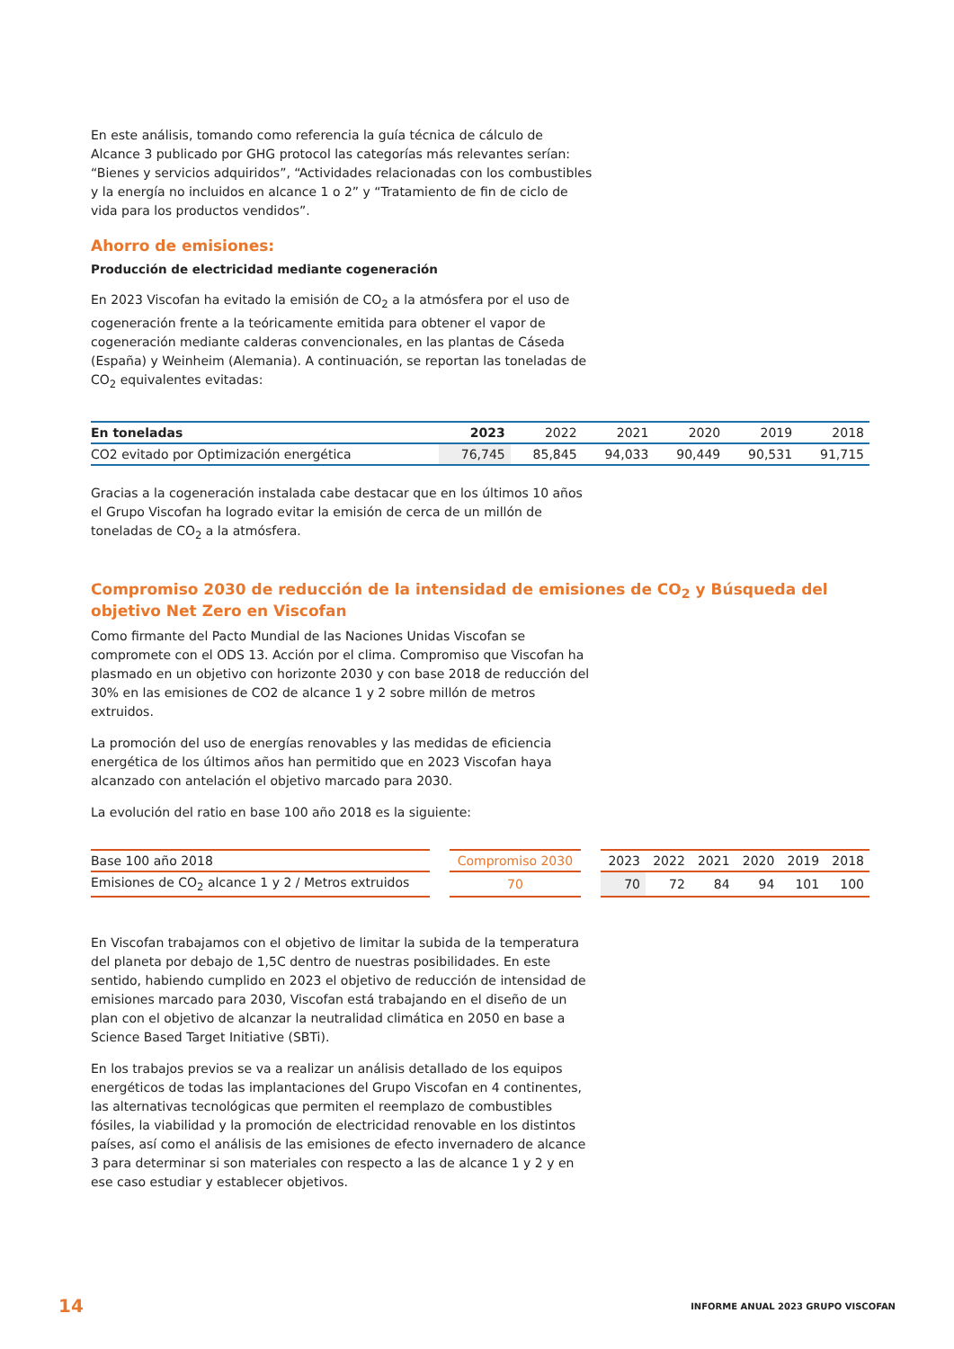En este análisis, tomando como referencia la guía técnica de cálculo de Alcance 3 publicado por GHG protocol las categorías más relevantes serían: “Bienes y servicios adquiridos”, “Actividades relacionadas con los combustibles y la energía no incluidos en alcance 1 o 2” y “Tratamiento de fin de ciclo de vida para los productos vendidos”.
Ahorro de emisiones:
Producción de electricidad mediante cogeneración
En 2023 Viscofan ha evitado la emisión de CO<sub>2</sub> a la atmósfera por el uso de cogeneración frente a la teóricamente emitida para obtener el vapor de cogeneración mediante calderas convencionales, en las plantas de Cáseda (España) y Weinheim (Alemania). A continuación, se reportan las toneladas de CO<sub>2</sub> equivalentes evitadas:
| En toneladas | 2023 | 2022 | 2021 | 2020 | 2019 | 2018 |
| CO2 evitado por Optimización energética | 76,745 | 85,845 | 94,033 | 90,449 | 90,531 | 91,715 |
Gracias a la cogeneración instalada cabe destacar que en los últimos 10 años el Grupo Viscofan ha logrado evitar la emisión de cerca de un millón de toneladas de CO<sub>2</sub> a la atmósfera.
Compromiso 2030 de reducción de la intensidad de emisiones de CO<sub>2</sub> y Búsqueda del objetivo Net Zero en Viscofan
Como firmante del Pacto Mundial de las Naciones Unidas Viscofan se compromete con el ODS 13. Acción por el clima. Compromiso que Viscofan ha plasmado en un objetivo con horizonte 2030 y con base 2018 de reducción del 30% en las emisiones de CO2 de alcance 1 y 2 sobre millón de metros extruidos.
La promoción del uso de energías renovables y las medidas de eficiencia energética de los últimos años han permitido que en 2023 Viscofan haya alcanzado con antelación el objetivo marcado para 2030.
La evolución del ratio en base 100 año 2018 es la siguiente:
| Base 100 año 2018 | | Compromiso 2030 | | 2023 | 2022 | 2021 | 2020 | 2019 | 2018 |
| Emisiones de CO<sub>2</sub> alcance 1 y 2 / Metros extruidos | | 70 | | 70 | 72 | 84 | 94 | 101 | 100 |
En Viscofan trabajamos con el objetivo de limitar la subida de la temperatura del planeta por debajo de 1,5C dentro de nuestras posibilidades. En este sentido, habiendo cumplido en 2023 el objetivo de reducción de intensidad de emisiones marcado para 2030, Viscofan está trabajando en el diseño de un plan con el objetivo de alcanzar la neutralidad climática en 2050 en base a Science Based Target Initiative (SBTi).
En los trabajos previos se va a realizar un análisis detallado de los equipos energéticos de todas las implantaciones del Grupo Viscofan en 4 continentes, las alternativas tecnológicas que permiten el reemplazo de combustibles fósiles, la viabilidad y la promoción de electricidad renovable en los distintos países, así como el análisis de las emisiones de efecto invernadero de alcance 3 para determinar si son materiales con respecto a las de alcance 1 y 2 y en ese caso estudiar y establecer objetivos.
14 INFORME ANUAL 2023 GRUPO VISCOFAN